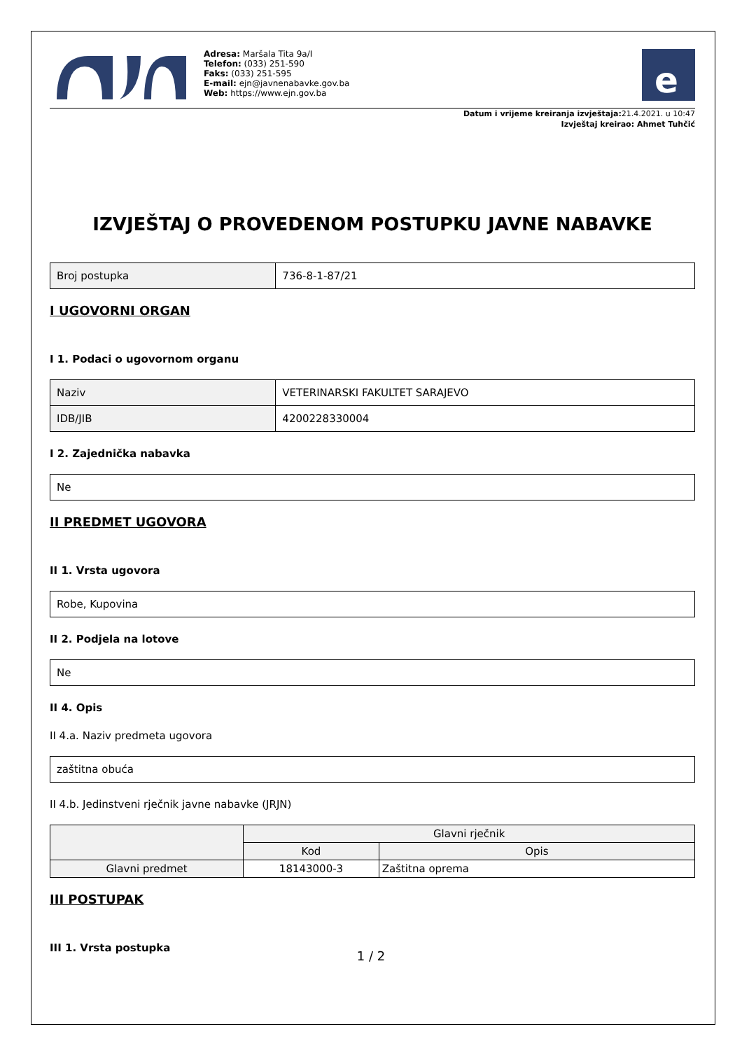Adresa: Maršala Tita 9a/I
Telefon: (033) 251-590
Faks: (033) 251-595
E-mail: ejn@javnenabavke.gov.ba
Web: https://www.ejn.gov.ba
e
Datum i vrijeme kreiranja izvještaja: 21.4.2021. u 10:47
Izvještaj kreirao: Ahmet Tuhčić
IZVJEŠTAJ O PROVEDENOM POSTUPKU JAVNE NABAVKE
| Broj postupka | 736-8-1-87/21 |
I UGOVORNI ORGAN
I 1. Podaci o ugovornom organu
| Naziv | VETERINARSKI FAKULTET SARAJEVO |
| IDB/JIB | 4200228330004 |
I 2. Zajednička nabavka
| Ne |
II PREDMET UGOVORA
II 1. Vrsta ugovora
| Robe, Kupovina |
II 2. Podjela na lotove
| Ne |
II 4. Opis
II 4.a. Naziv predmeta ugovora
| zaštitna obuća |
II 4.b. Jedinstveni rječnik javne nabavke (JRJN)
| | Glavni rječnik | |
| --- | --- | --- |
| | Kod | Opis |
| Glavni predmet | 18143000-3 | Zaštitna oprema |
III POSTUPAK
III 1. Vrsta postupka
1 / 2